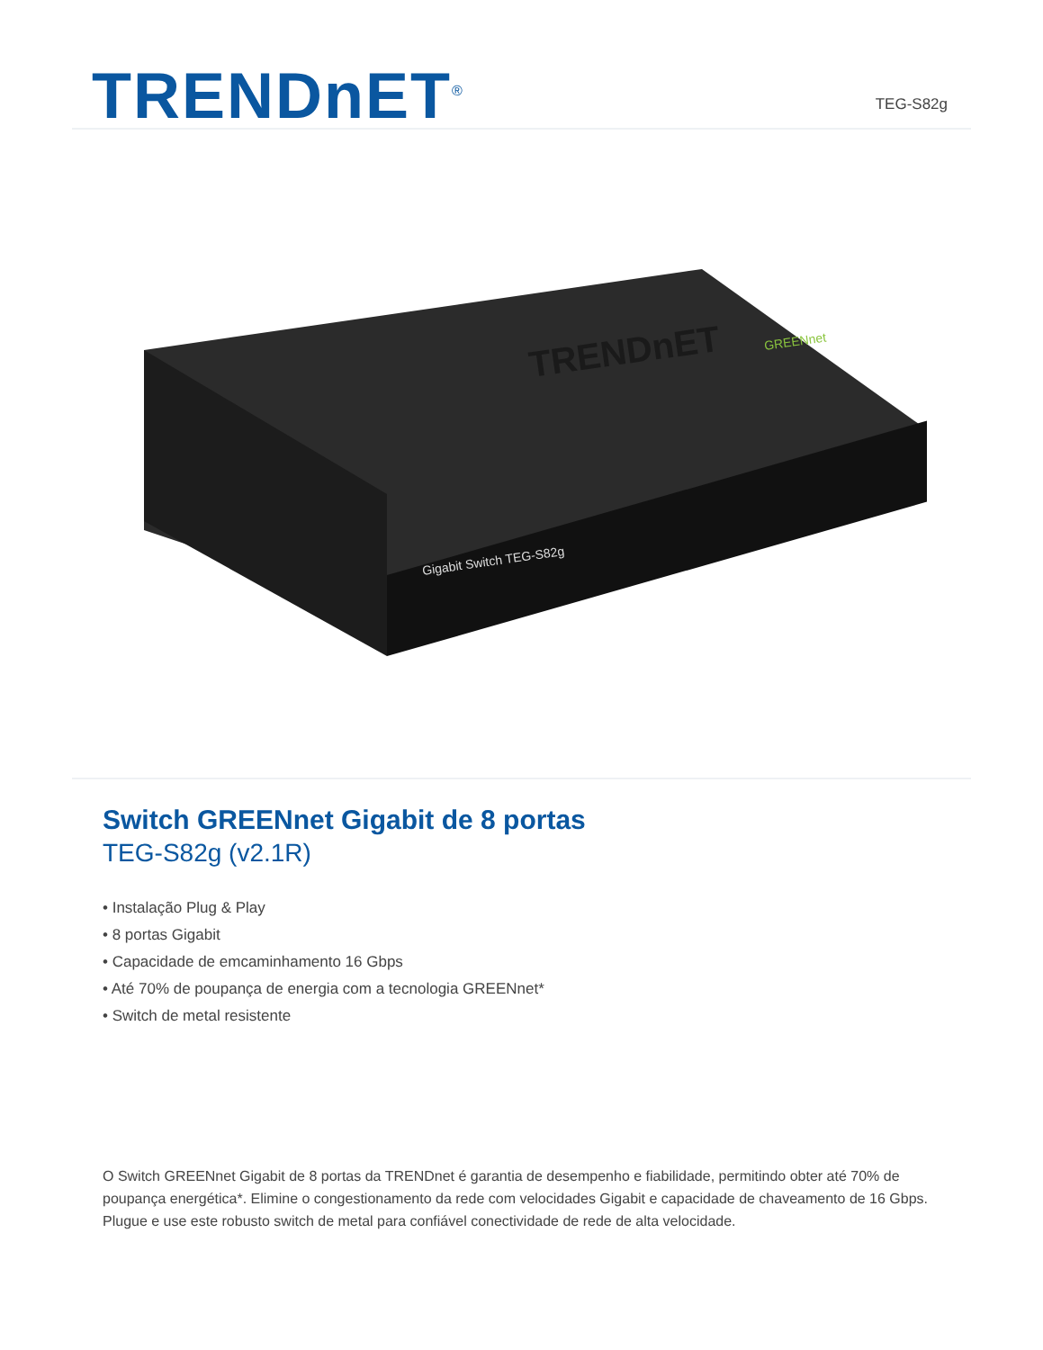TRENDnET<sup>®</sup>
TEG-S82g
TRENDnET
Gigabit Switch TEG-S82g
GREENnet
Switch GREENnet Gigabit de 8 portas
TEG-S82g (v2.1R)
• Instalação Plug & Play
• 8 portas Gigabit
• Capacidade de emcaminhamento 16 Gbps
• Até 70% de poupança de energia com a tecnologia GREENnet*
• Switch de metal resistente
O Switch GREENnet Gigabit de 8 portas da TRENDnet é garantia de desempenho e fiabilidade, permitindo obter até 70% de poupança energética*. Elimine o congestionamento da rede com velocidades Gigabit e capacidade de chaveamento de 16 Gbps. Plugue e use este robusto switch de metal para confiável conectividade de rede de alta velocidade.